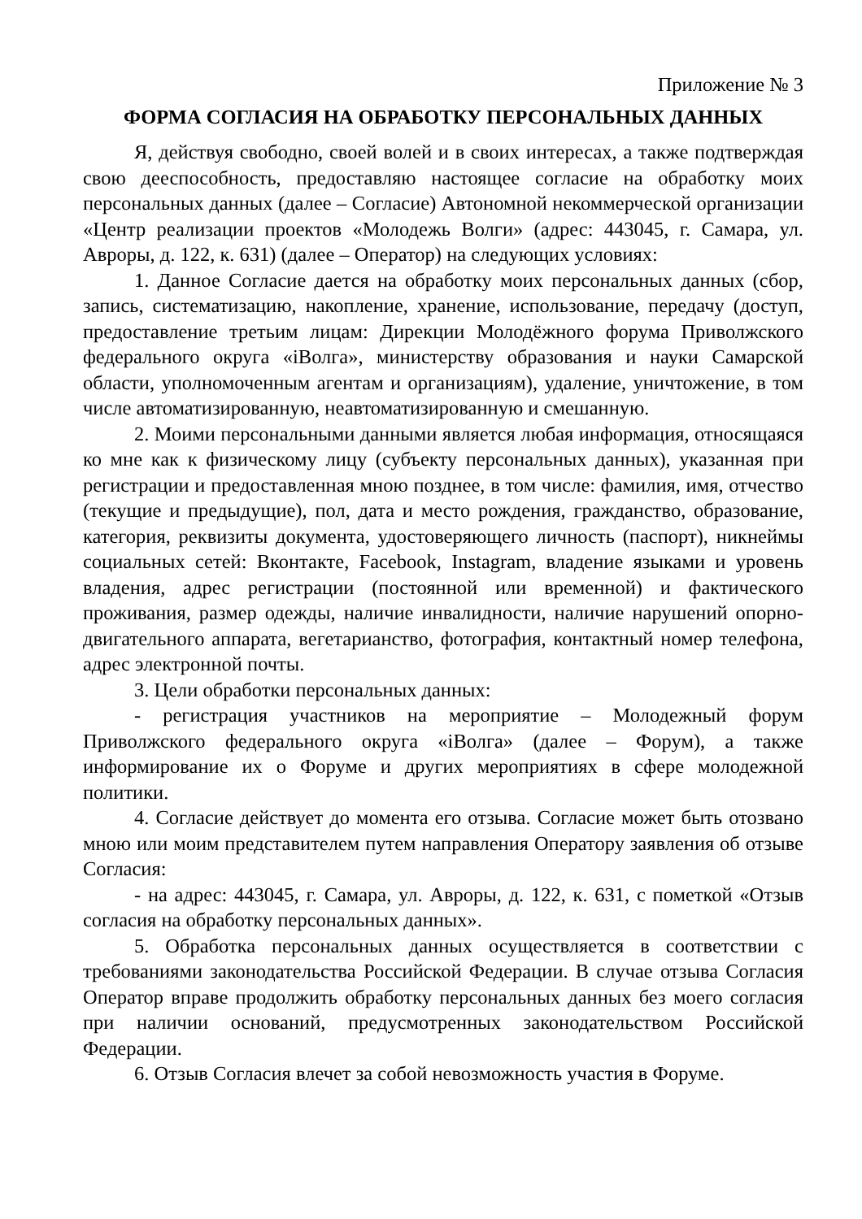Приложение № 3
ФОРМА СОГЛАСИЯ НА ОБРАБОТКУ ПЕРСОНАЛЬНЫХ ДАННЫХ
Я, действуя свободно, своей волей и в своих интересах, а также подтверждая свою дееспособность, предоставляю настоящее согласие на обработку моих персональных данных (далее – Согласие) Автономной некоммерческой организации «Центр реализации проектов «Молодежь Волги» (адрес: 443045, г. Самара, ул. Авроры, д. 122, к. 631) (далее – Оператор) на следующих условиях:
1. Данное Согласие дается на обработку моих персональных данных (сбор, запись, систематизацию, накопление, хранение, использование, передачу (доступ, предоставление третьим лицам: Дирекции Молодёжного форума Приволжского федерального округа «iВолга», министерству образования и науки Самарской области, уполномоченным агентам и организациям), удаление, уничтожение, в том числе автоматизированную, неавтоматизированную и смешанную.
2. Моими персональными данными является любая информация, относящаяся ко мне как к физическому лицу (субъекту персональных данных), указанная при регистрации и предоставленная мною позднее, в том числе: фамилия, имя, отчество (текущие и предыдущие), пол, дата и место рождения, гражданство, образование, категория, реквизиты документа, удостоверяющего личность (паспорт), никнеймы социальных сетей: Вконтакте, Facebook, Instagram, владение языками и уровень владения, адрес регистрации (постоянной или временной) и фактического проживания, размер одежды, наличие инвалидности, наличие нарушений опорно-двигательного аппарата, вегетарианство, фотография, контактный номер телефона, адрес электронной почты.
3. Цели обработки персональных данных:
- регистрация участников на мероприятие – Молодежный форум Приволжского федерального округа «iВолга» (далее – Форум), а также информирование их о Форуме и других мероприятиях в сфере молодежной политики.
4. Согласие действует до момента его отзыва. Согласие может быть отозвано мною или моим представителем путем направления Оператору заявления об отзыве Согласия:
- на адрес: 443045, г. Самара, ул. Авроры, д. 122, к. 631, с пометкой «Отзыв согласия на обработку персональных данных».
5. Обработка персональных данных осуществляется в соответствии с требованиями законодательства Российской Федерации. В случае отзыва Согласия Оператор вправе продолжить обработку персональных данных без моего согласия при наличии оснований, предусмотренных законодательством Российской Федерации.
6. Отзыв Согласия влечет за собой невозможность участия в Форуме.